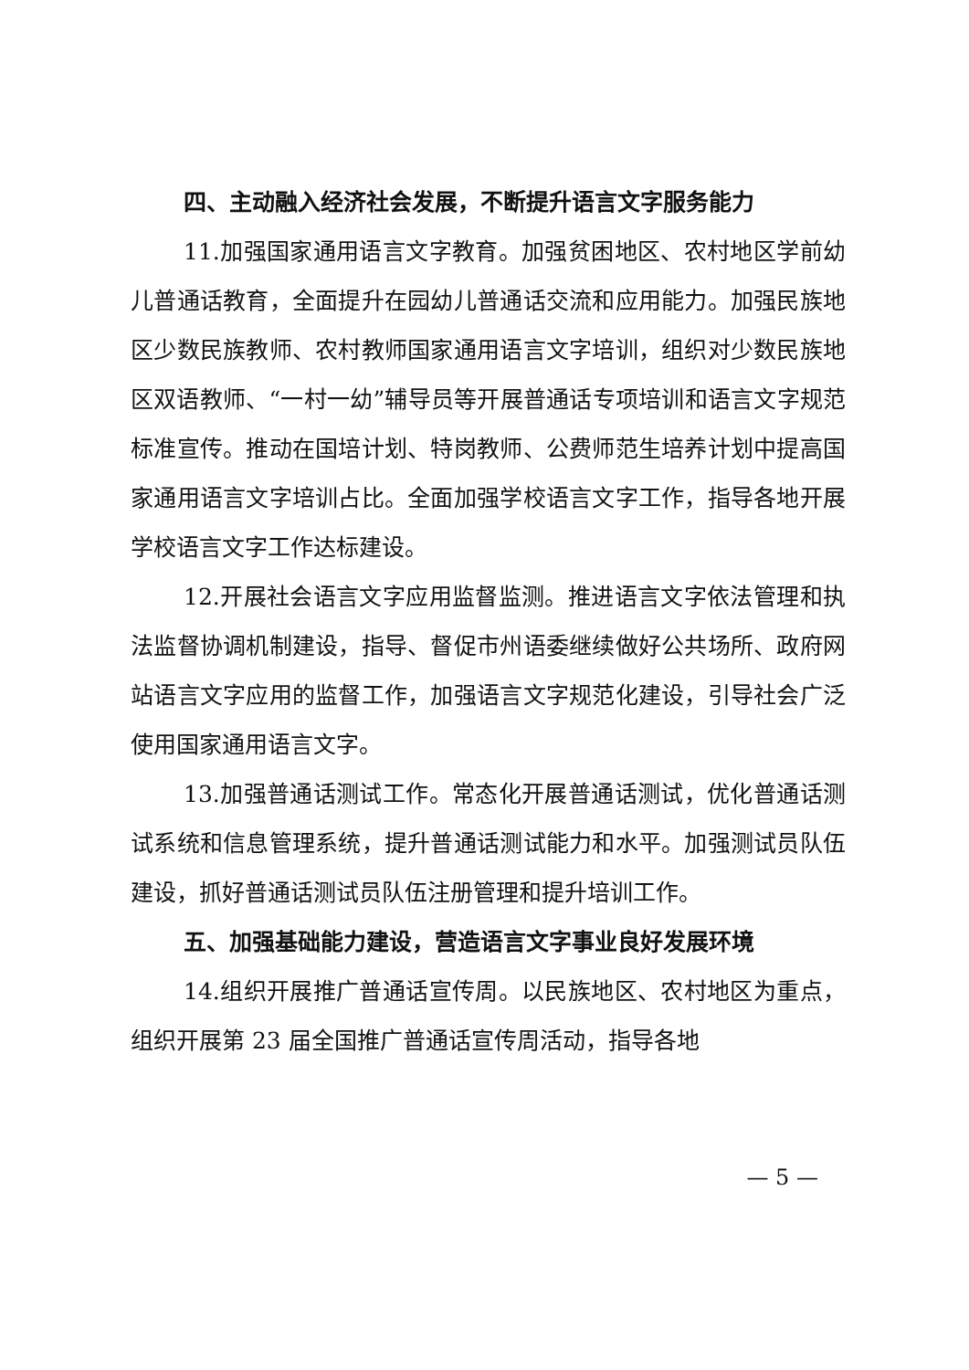四、主动融入经济社会发展，不断提升语言文字服务能力
11.加强国家通用语言文字教育。加强贫困地区、农村地区学前幼儿普通话教育，全面提升在园幼儿普通话交流和应用能力。加强民族地区少数民族教师、农村教师国家通用语言文字培训，组织对少数民族地区双语教师、“一村一幼”辅导员等开展普通话专项培训和语言文字规范标准宣传。推动在国培计划、特岗教师、公费师范生培养计划中提高国家通用语言文字培训占比。全面加强学校语言文字工作，指导各地开展学校语言文字工作达标建设。
12.开展社会语言文字应用监督监测。推进语言文字依法管理和执法监督协调机制建设，指导、督促市州语委继续做好公共场所、政府网站语言文字应用的监督工作，加强语言文字规范化建设，引导社会广泛使用国家通用语言文字。
13.加强普通话测试工作。常态化开展普通话测试，优化普通话测试系统和信息管理系统，提升普通话测试能力和水平。加强测试员队伍建设，抓好普通话测试员队伍注册管理和提升培训工作。
五、加强基础能力建设，营造语言文字事业良好发展环境
14.组织开展推广普通话宣传周。以民族地区、农村地区为重点，组织开展第 23 届全国推广普通话宣传周活动，指导各地
— 5 —